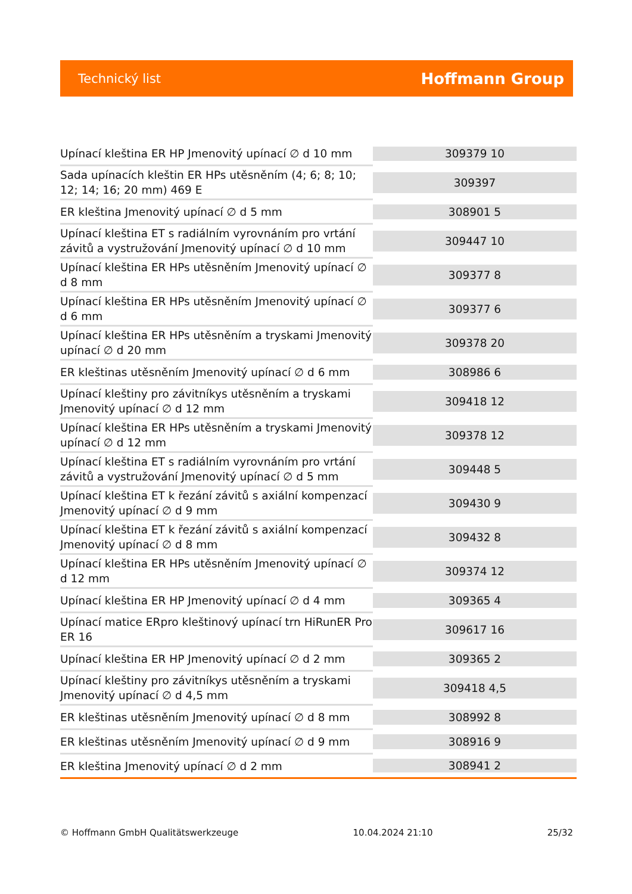Technický list Hoffmann Group
| Upínací kleština ER HP Jmenovitý upínací ∅ d 10 mm | 309379 10 |
| Sada upínacích kleštin ER HPs utěsněním (4; 6; 8; 10; 12; 14; 16; 20 mm) 469 E | 309397 |
| ER kleština Jmenovitý upínací ∅ d 5 mm | 308901 5 |
| Upínací kleština ET s radiálním vyrovnáním pro vrtání závitů a vystružování Jmenovitý upínací ∅ d 10 mm | 309447 10 |
| Upínací kleština ER HPs utěsněním Jmenovitý upínací ∅ d 8 mm | 309377 8 |
| Upínací kleština ER HPs utěsněním Jmenovitý upínací ∅ d 6 mm | 309377 6 |
| Upínací kleština ER HPs utěsněním a tryskami Jmenovitý upínací ∅ d 20 mm | 309378 20 |
| ER kleštinas utěsněním Jmenovitý upínací ∅ d 6 mm | 308986 6 |
| Upínací kleštiny pro závitníkys utěsněním a tryskami Jmenovitý upínací ∅ d 12 mm | 309418 12 |
| Upínací kleština ER HPs utěsněním a tryskami Jmenovitý upínací ∅ d 12 mm | 309378 12 |
| Upínací kleština ET s radiálním vyrovnáním pro vrtání závitů a vystružování Jmenovitý upínací ∅ d 5 mm | 309448 5 |
| Upínací kleština ET k řezání závitů s axiální kompenzací Jmenovitý upínací ∅ d 9 mm | 309430 9 |
| Upínací kleština ET k řezání závitů s axiální kompenzací Jmenovitý upínací ∅ d 8 mm | 309432 8 |
| Upínací kleština ER HPs utěsněním Jmenovitý upínací ∅ d 12 mm | 309374 12 |
| Upínací kleština ER HP Jmenovitý upínací ∅ d 4 mm | 309365 4 |
| Upínací matice ERpro kleštinový upínací trn HiRunER Pro ER 16 | 309617 16 |
| Upínací kleština ER HP Jmenovitý upínací ∅ d 2 mm | 309365 2 |
| Upínací kleštiny pro závitníkys utěsněním a tryskami Jmenovitý upínací ∅ d 4,5 mm | 309418 4,5 |
| ER kleštinas utěsněním Jmenovitý upínací ∅ d 8 mm | 308992 8 |
| ER kleštinas utěsněním Jmenovitý upínací ∅ d 9 mm | 308916 9 |
| ER kleština Jmenovitý upínací ∅ d 2 mm | 308941 2 |
© Hoffmann GmbH Qualitätswerkzeuge 10.04.2024 21:10 25/32